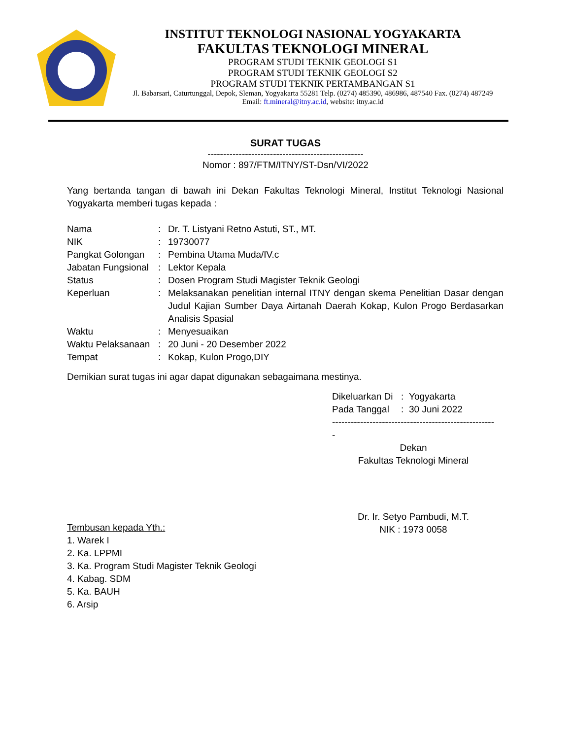INSTITUT TEKNOLOGI NASIONAL YOGYAKARTA
FAKULTAS TEKNOLOGI MINERAL
PROGRAM STUDI TEKNIK GEOLOGI S1
PROGRAM STUDI TEKNIK GEOLOGI S2
PROGRAM STUDI TEKNIK PERTAMBANGAN S1
Jl. Babarsari, Caturtunggal, Depok, Sleman, Yogyakarta 55281 Telp. (0274) 485390, 486986, 487540 Fax. (0274) 487249
Email: ft.mineral@itny.ac.id, website: itny.ac.id
SURAT TUGAS
--------------------------------------------------
Nomor : 897/FTM/ITNY/ST-Dsn/VI/2022
Yang bertanda tangan di bawah ini Dekan Fakultas Teknologi Mineral, Institut Teknologi Nasional Yogyakarta memberi tugas kepada :
| Nama | : | Dr. T. Listyani Retno Astuti, ST., MT. |
| NIK | : | 19730077 |
| Pangkat Golongan | : | Pembina Utama Muda/IV.c |
| Jabatan Fungsional | : | Lektor Kepala |
| Status | : | Dosen Program Studi Magister Teknik Geologi |
| Keperluan | : | Melaksanakan penelitian internal ITNY dengan skema Penelitian Dasar dengan Judul Kajian Sumber Daya Airtanah Daerah Kokap, Kulon Progo Berdasarkan Analisis Spasial |
| Waktu | : | Menyesuaikan |
| Waktu Pelaksanaan | : | 20 Juni - 20 Desember 2022 |
| Tempat | : | Kokap, Kulon Progo,DIY |
Demikian surat tugas ini agar dapat digunakan sebagaimana mestinya.
| Dikeluarkan Di | : | Yogyakarta |
| Pada Tanggal | : | 30 Juni 2022 |
-----------------------------------------------------
Dekan
Fakultas Teknologi Mineral
Dr. Ir. Setyo Pambudi, M.T.
NIK : 1973 0058
Tembusan kepada Yth.:
1. Warek I
2. Ka. LPPMI
3. Ka. Program Studi Magister Teknik Geologi
4. Kabag. SDM
5. Ka. BAUH
6. Arsip